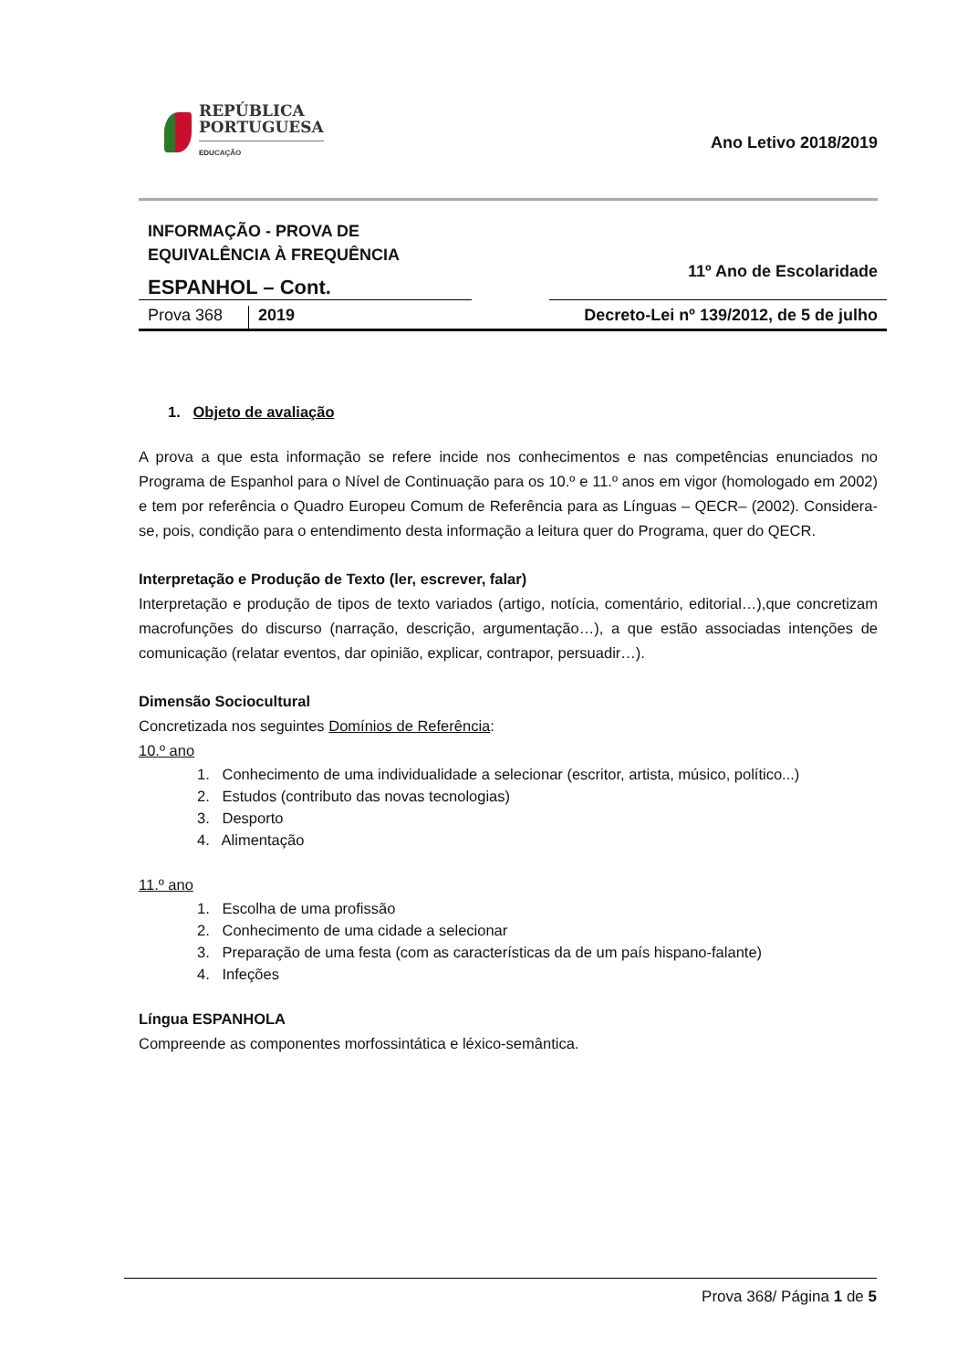REPÚBLICA
PORTUGUESA
EDUCAÇÃO
Ano Letivo 2018/2019
INFORMAÇÃO - PROVA DE
EQUIVALÊNCIA À FREQUÊNCIA
ESPANHOL – Cont.
11º Ano de Escolaridade
Prova 368 2019 Decreto-Lei nº 139/2012, de 5 de julho
1. Objeto de avaliação
A prova a que esta informação se refere incide nos conhecimentos e nas competências enunciados no Programa de Espanhol para o Nível de Continuação para os 10.º e 11.º anos em vigor (homologado em 2002) e tem por referência o Quadro Europeu Comum de Referência para as Línguas – QECR– (2002). Considera-se, pois, condição para o entendimento desta informação a leitura quer do Programa, quer do QECR.
Interpretação e Produção de Texto (ler, escrever, falar)
Interpretação e produção de tipos de texto variados (artigo, notícia, comentário, editorial…),que concretizam macrofunções do discurso (narração, descrição, argumentação…), a que estão associadas intenções de comunicação (relatar eventos, dar opinião, explicar, contrapor, persuadir…).
Dimensão Sociocultural
Concretizada nos seguintes Domínios de Referência:
10.º ano
1. Conhecimento de uma individualidade a selecionar (escritor, artista, músico, político...)
2. Estudos (contributo das novas tecnologias)
3. Desporto
4. Alimentação
11.º ano
1. Escolha de uma profissão
2. Conhecimento de uma cidade a selecionar
3. Preparação de uma festa (com as características da de um país hispano-falante)
4. Infeções
Língua ESPANHOLA
Compreende as componentes morfossintática e léxico-semântica.
Prova 368/ Página 1 de 5